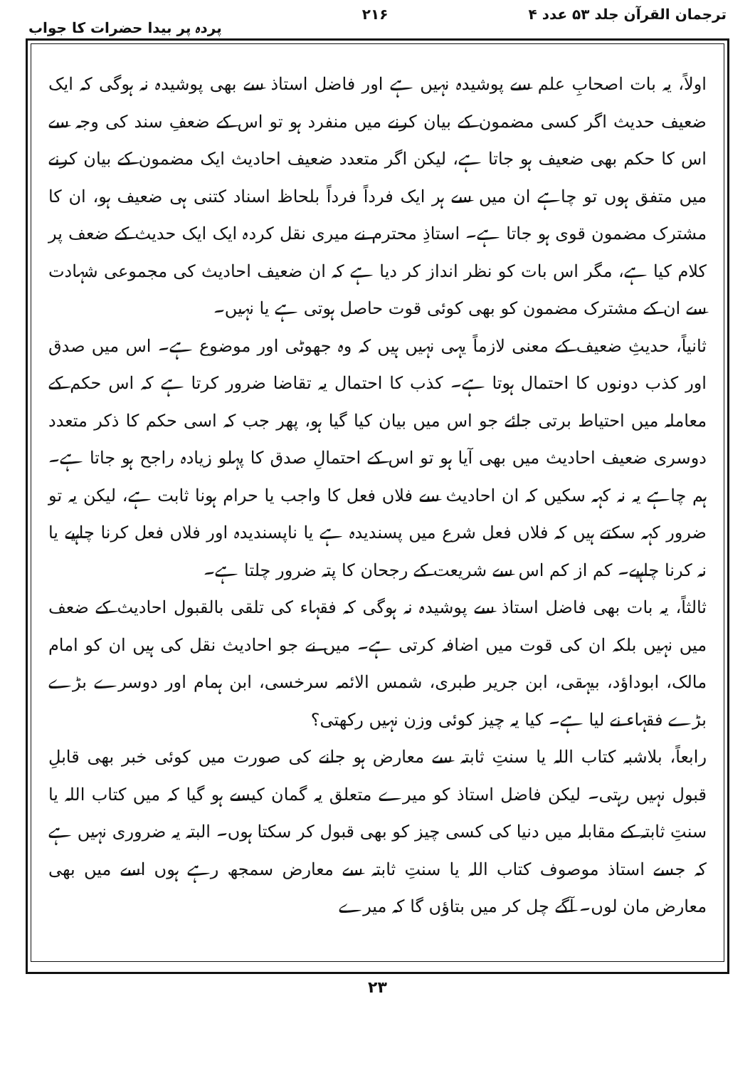ترجمان القرآن جلد ۵۳ عدد ۴ ۲۱۶ پردہ پر بیدا حضرات کا جواب
اولاً، یہ بات اصحابِ علم سے پوشیدہ نہیں ہے اور فاضل استاذ سے بھی پوشیدہ نہ ہوگی کہ ایک ضعیف حدیث اگر کسی مضمون کے بیان کرنے میں منفرد ہو تو اس کے ضعفِ سند کی وجہ سے اس کا حکم بھی ضعیف ہو جاتا ہے، لیکن اگر متعدد ضعیف احادیث ایک مضمون کے بیان کرنے میں متفق ہوں تو چاہے ان میں سے ہر ایک فرداً فرداً بلحاظ اسناد کتنی ہی ضعیف ہو، ان کا مشترک مضمون قوی ہو جاتا ہے۔ استاذِ محترم نے میری نقل کردہ ایک ایک حدیث کے ضعف پر کلام کیا ہے، مگر اس بات کو نظر انداز کر دیا ہے کہ ان ضعیف احادیث کی مجموعی شہادت سے ان کے مشترک مضمون کو بھی کوئی قوت حاصل ہوتی ہے یا نہیں۔
ثانیاً، حدیثِ ضعیف کے معنی لازماً یہی نہیں ہیں کہ وہ جھوٹی اور موضوع ہے۔ اس میں صدق اور کذب دونوں کا احتمال ہوتا ہے۔ کذب کا احتمال یہ تقاضا ضرور کرتا ہے کہ اس حکم کے معاملہ میں احتیاط برتی جائے جو اس میں بیان کیا گیا ہو، پھر جب کہ اسی حکم کا ذکر متعدد دوسری ضعیف احادیث میں بھی آیا ہو تو اس کے احتمالِ صدق کا پہلو زیادہ راجح ہو جاتا ہے۔ ہم چاہے یہ نہ کہہ سکیں کہ ان احادیث سے فلاں فعل کا واجب یا حرام ہونا ثابت ہے، لیکن یہ تو ضرور کہہ سکتے ہیں کہ فلاں فعل شرع میں پسندیدہ ہے یا ناپسندیدہ اور فلاں فعل کرنا چاہیے یا نہ کرنا چاہیے۔ کم از کم اس سے شریعت کے رجحان کا پتہ ضرور چلتا ہے۔
ثالثاً، یہ بات بھی فاضل استاذ سے پوشیدہ نہ ہوگی کہ فقہاء کی تلقی بالقبول احادیث کے ضعف میں نہیں بلکہ ان کی قوت میں اضافہ کرتی ہے۔ میں نے جو احادیث نقل کی ہیں ان کو امام مالک، ابوداؤد، بیہقی، ابن جریر طبری، شمس الائمہ سرخسی، ابن ہمام اور دوسرے بڑے بڑے فقہاء نے لیا ہے۔ کیا یہ چیز کوئی وزن نہیں رکھتی؟
رابعاً، بلاشبہ کتاب اللہ یا سنتِ ثابتہ سے معارض ہو جانے کی صورت میں کوئی خبر بھی قابلِ قبول نہیں رہتی۔ لیکن فاضل استاذ کو میرے متعلق یہ گمان کیسے ہو گیا کہ میں کتاب اللہ یا سنتِ ثابتہ کے مقابلہ میں دنیا کی کسی چیز کو بھی قبول کر سکتا ہوں۔ البتہ یہ ضروری نہیں ہے کہ جسے استاذ موصوف کتاب اللہ یا سنتِ ثابتہ سے معارض سمجھ رہے ہوں اسے میں بھی معارض مان لوں۔ آگے چل کر میں بتاؤں گا کہ میرے
۲۳